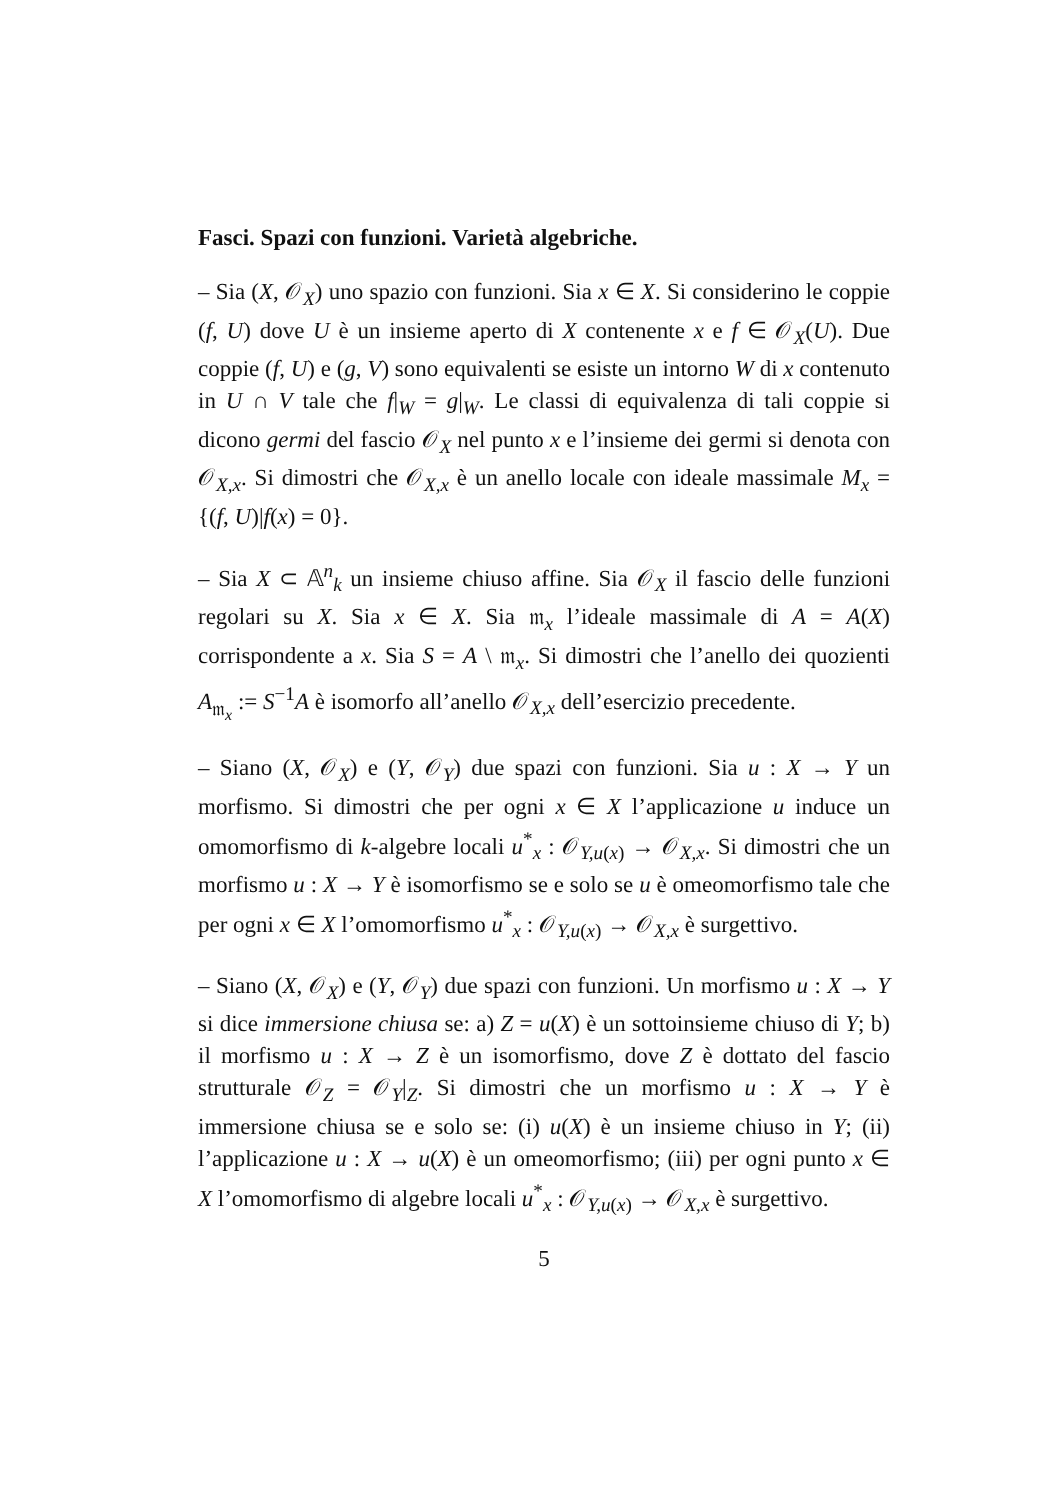Fasci. Spazi con funzioni. Varietà algebriche.
– Sia (X, 𝒪<sub>X</sub>) uno spazio con funzioni. Sia x ∈ X. Si considerino le coppie (f, U) dove U è un insieme aperto di X contenente x e f ∈ 𝒪<sub>X</sub>(U). Due coppie (f, U) e (g, V) sono equivalenti se esiste un intorno W di x contenuto in U ∩ V tale che f|<sub>W</sub> = g|<sub>W</sub>. Le classi di equivalenza di tali coppie si dicono germi del fascio 𝒪<sub>X</sub> nel punto x e l’insieme dei germi si denota con 𝒪<sub>X,x</sub>. Si dimostri che 𝒪<sub>X,x</sub> è un anello locale con ideale massimale M<sub>x</sub> = {(f, U)|f(x) = 0}.
– Sia X ⊂ 𝔸<sup>n</sup><sub>k</sub> un insieme chiuso affine. Sia 𝒪<sub>X</sub> il fascio delle funzioni regolari su X. Sia x ∈ X. Sia 𝔪<sub>x</sub> l’ideale massimale di A = A(X) corrispondente a x. Sia S = A \ 𝔪<sub>x</sub>. Si dimostri che l’anello dei quozienti A<sub>𝔪<sub>x</sub></sub> := S<sup>−1</sup>A è isomorfo all’anello 𝒪<sub>X,x</sub> dell’esercizio precedente.
– Siano (X, 𝒪<sub>X</sub>) e (Y, 𝒪<sub>Y</sub>) due spazi con funzioni. Sia u : X → Y un morfismo. Si dimostri che per ogni x ∈ X l’applicazione u induce un omomorfismo di k-algebre locali u<sup>*</sup><sub>x</sub> : 𝒪<sub>Y,u(x)</sub> → 𝒪<sub>X,x</sub>. Si dimostri che un morfismo u : X → Y è isomorfismo se e solo se u è omeomorfismo tale che per ogni x ∈ X l’omomorfismo u<sup>*</sup><sub>x</sub> : 𝒪<sub>Y,u(x)</sub> → 𝒪<sub>X,x</sub> è surgettivo.
– Siano (X, 𝒪<sub>X</sub>) e (Y, 𝒪<sub>Y</sub>) due spazi con funzioni. Un morfismo u : X → Y si dice immersione chiusa se: a) Z = u(X) è un sottoinsieme chiuso di Y; b) il morfismo u : X → Z è un isomorfismo, dove Z è dottato del fascio strutturale 𝒪<sub>Z</sub> = 𝒪<sub>Y</sub>|<sub>Z</sub>. Si dimostri che un morfismo u : X → Y è immersione chiusa se e solo se: (i) u(X) è un insieme chiuso in Y; (ii) l’applicazione u : X → u(X) è un omeomorfismo; (iii) per ogni punto x ∈ X l’omomorfismo di algebre locali u<sup>*</sup><sub>x</sub> : 𝒪<sub>Y,u(x)</sub> → 𝒪<sub>X,x</sub> è surgettivo.
5